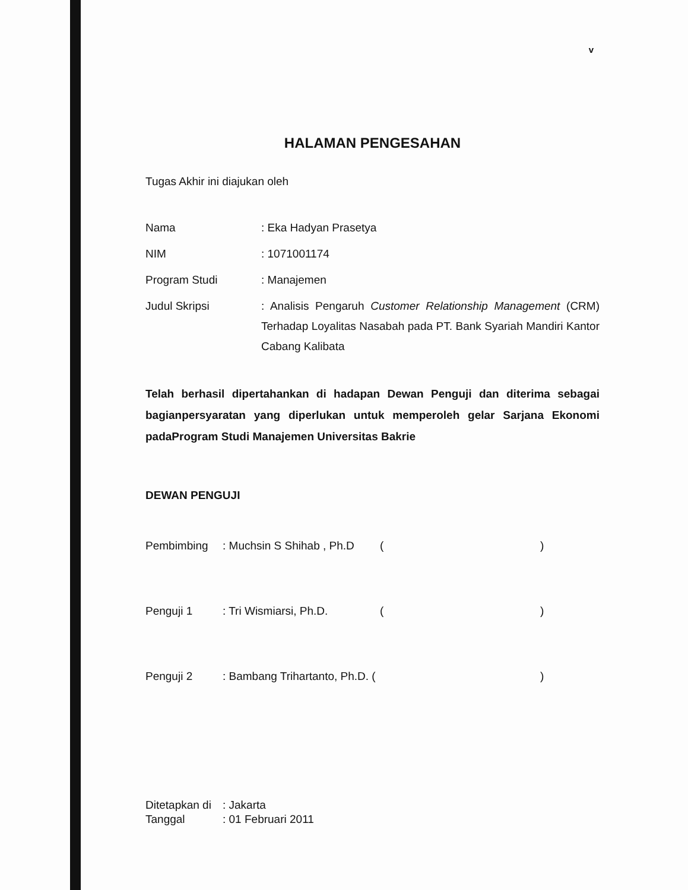v
HALAMAN PENGESAHAN
Tugas Akhir ini diajukan oleh
| Nama | : Eka Hadyan Prasetya |
| NIM | : 1071001174 |
| Program Studi | : Manajemen |
| Judul Skripsi | : Analisis Pengaruh Customer Relationship Management (CRM) Terhadap Loyalitas Nasabah pada PT. Bank Syariah Mandiri Kantor Cabang Kalibata |
Telah berhasil dipertahankan di hadapan Dewan Penguji dan diterima sebagai bagianpersyaratan yang diperlukan untuk memperoleh gelar Sarjana Ekonomi padaProgram Studi Manajemen Universitas Bakrie
DEWAN PENGUJI
| Pembimbing | : Muchsin S Shihab , Ph.D | ( | ) |
| Penguji 1 | : Tri Wismiarsi, Ph.D. | ( | ) |
| Penguji 2 | : Bambang Trihartanto, Ph.D. ( | | ) |
| Ditetapkan di | : Jakarta |
| Tanggal | : 01 Februari 2011 |